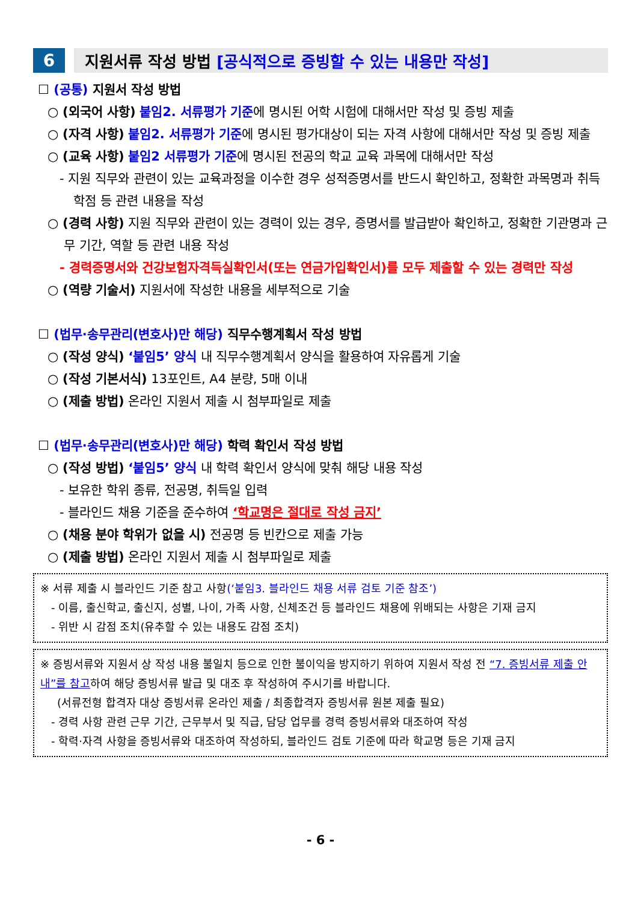6 지원서류 작성 방법 [공식적으로 증빙할 수 있는 내용만 작성]
☐ (공통) 지원서 작성 방법
○ (외국어 사항) 붙임2. 서류평가 기준에 명시된 어학 시험에 대해서만 작성 및 증빙 제출
○ (자격 사항) 붙임2. 서류평가 기준에 명시된 평가대상이 되는 자격 사항에 대해서만 작성 및 증빙 제출
○ (교육 사항) 붙임2 서류평가 기준에 명시된 전공의 학교 교육 과목에 대해서만 작성
- 지원 직무와 관련이 있는 교육과정을 이수한 경우 성적증명서를 반드시 확인하고, 정확한 과목명과 취득 학점 등 관련 내용을 작성
○ (경력 사항) 지원 직무와 관련이 있는 경력이 있는 경우, 증명서를 발급받아 확인하고, 정확한 기관명과 근무 기간, 역할 등 관련 내용 작성
- 경력증명서와 건강보험자격득실확인서(또는 연금가입확인서)를 모두 제출할 수 있는 경력만 작성
○ (역량 기술서) 지원서에 작성한 내용을 세부적으로 기술
☐ (법무·송무관리(변호사)만 해당) 직무수행계획서 작성 방법
○ (작성 양식) ‘붙임5’ 양식 내 직무수행계획서 양식을 활용하여 자유롭게 기술
○ (작성 기본서식) 13포인트, A4 분량, 5매 이내
○ (제출 방법) 온라인 지원서 제출 시 첨부파일로 제출
☐ (법무·송무관리(변호사)만 해당) 학력 확인서 작성 방법
○ (작성 방법) ‘붙임5’ 양식 내 학력 확인서 양식에 맞춰 해당 내용 작성
- 보유한 학위 종류, 전공명, 취득일 입력
- 블라인드 채용 기준을 준수하여 ‘학교명은 절대로 작성 금지’
○ (채용 분야 학위가 없을 시) 전공명 등 빈칸으로 제출 가능
○ (제출 방법) 온라인 지원서 제출 시 첨부파일로 제출
※ 서류 제출 시 블라인드 기준 참고 사항(‘붙임3. 블라인드 채용 서류 검토 기준 참조’)
- 이름, 출신학교, 출신지, 성별, 나이, 가족 사항, 신체조건 등 블라인드 채용에 위배되는 사항은 기재 금지
- 위반 시 감점 조치(유추할 수 있는 내용도 감점 조치)
※ 증빙서류와 지원서 상 작성 내용 불일치 등으로 인한 불이익을 방지하기 위하여 지원서 작성 전 “7. 증빙서류 제출 안내”를 참고하여 해당 증빙서류 발급 및 대조 후 작성하여 주시기를 바랍니다.
(서류전형 합격자 대상 증빙서류 온라인 제출 / 최종합격자 증빙서류 원본 제출 필요)
- 경력 사항 관련 근무 기간, 근무부서 및 직급, 담당 업무를 경력 증빙서류와 대조하여 작성
- 학력·자격 사항을 증빙서류와 대조하여 작성하되, 블라인드 검토 기준에 따라 학교명 등은 기재 금지
- 6 -